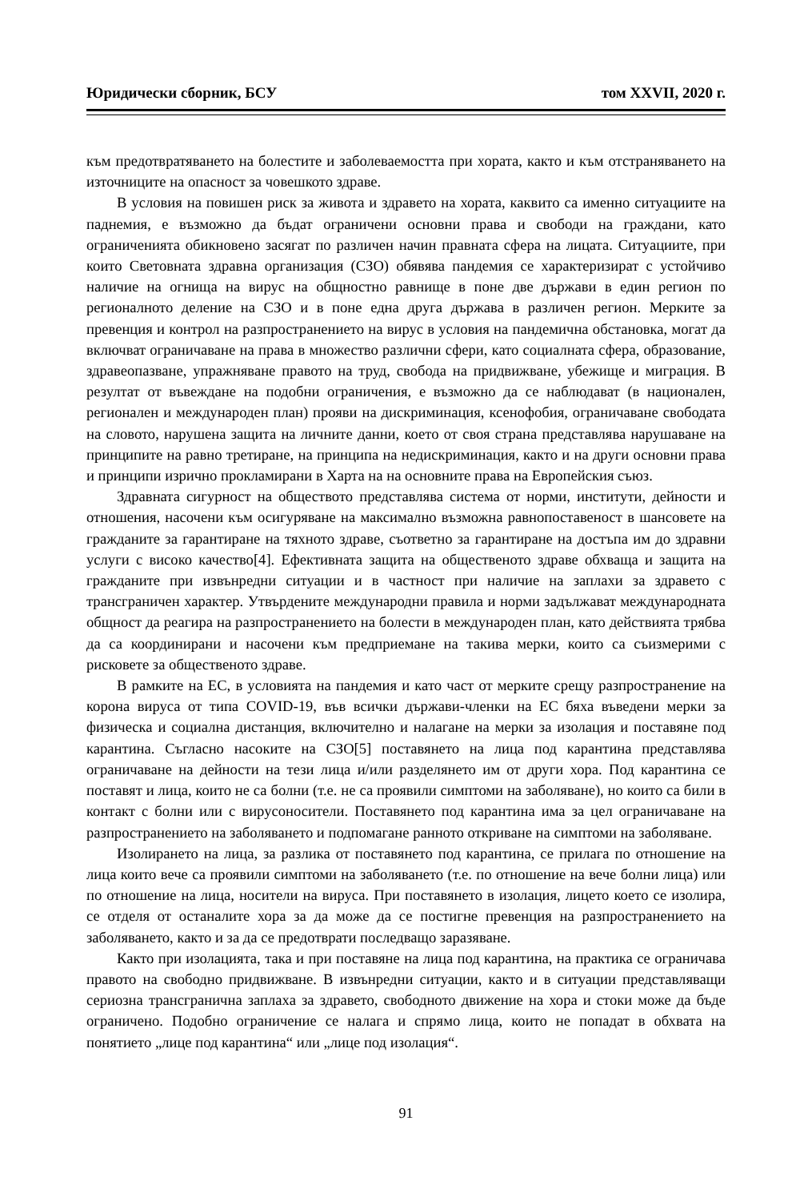Юридически сборник, БСУ том XXVII, 2020 г.
към предотвратяването на болестите и заболеваемостта при хората, както и към отстраняването на източниците на опасност за човешкото здраве.
В условия на повишен риск за живота и здравето на хората, каквито са именно ситуациите на паднемия, е възможно да бъдат ограничени основни права и свободи на граждани, като ограниченията обикновено засягат по различен начин правната сфера на лицата. Ситуациите, при които Световната здравна организация (СЗО) обявява пандемия се характеризират с устойчиво наличие на огнища на вирус на общностно равнище в поне две държави в един регион по регионалното деление на СЗО и в поне една друга държава в различен регион. Мерките за превенция и контрол на разпространението на вирус в условия на пандемична обстановка, могат да включват ограничаване на права в множество различни сфери, като социалната сфера, образование, здравеопазване, упражняване правото на труд, свобода на придвижване, убежище и миграция. В резултат от въвеждане на подобни ограничения, е възможно да се наблюдават (в национален, регионален и международен план) прояви на дискриминация, ксенофобия, ограничаване свободата на словото, нарушена защита на личните данни, което от своя страна представлява нарушаване на принципите на равно третиране, на принципа на недискриминация, както и на други основни права и принципи изрично прокламирани в Харта на на основните права на Европейския съюз.
Здравната сигурност на обществото представлява система от норми, институти, дейности и отношения, насочени към осигуряване на максимално възможна равнопоставеност в шансовете на гражданите за гарантиране на тяхното здраве, съответно за гарантиране на достъпа им до здравни услуги с високо качество[4]. Ефективната защита на общественото здраве обхваща и защита на гражданите при извънредни ситуации и в частност при наличие на заплахи за здравето с трансграничен характер. Утвърдените международни правила и норми задължават международната общност да реагира на разпространението на болести в международен план, като действията трябва да са координирани и насочени към предприемане на такива мерки, които са съизмерими с рисковете за общественото здраве.
В рамките на ЕС, в условията на пандемия и като част от мерките срещу разпространение на корона вируса от типа COVID-19, във всички държави-членки на ЕС бяха въведени мерки за физическа и социална дистанция, включително и налагане на мерки за изолация и поставяне под карантина. Съгласно насоките на СЗО[5] поставянето на лица под карантина представлява ограничаване на дейности на тези лица и/или разделянето им от други хора. Под карантина се поставят и лица, които не са болни (т.е. не са проявили симптоми на заболяване), но които са били в контакт с болни или с вирусоносители. Поставянето под карантина има за цел ограничаване на разпространението на заболяването и подпомагане ранното откриване на симптоми на заболяване.
Изолирането на лица, за разлика от поставянето под карантина, се прилага по отношение на лица които вече са проявили симптоми на заболяването (т.е. по отношение на вече болни лица) или по отношение на лица, носители на вируса. При поставянето в изолация, лицето което се изолира, се отделя от останалите хора за да може да се постигне превенция на разпространението на заболяването, както и за да се предотврати последващо заразяване.
Както при изолацията, така и при поставяне на лица под карантина, на практика се ограничава правото на свободно придвижване. В извънредни ситуации, както и в ситуации представляващи сериозна трансгранична заплаха за здравето, свободното движение на хора и стоки може да бъде ограничено. Подобно ограничение се налага и спрямо лица, които не попадат в обхвата на понятието „лице под карантина“ или „лице под изолация“.
91